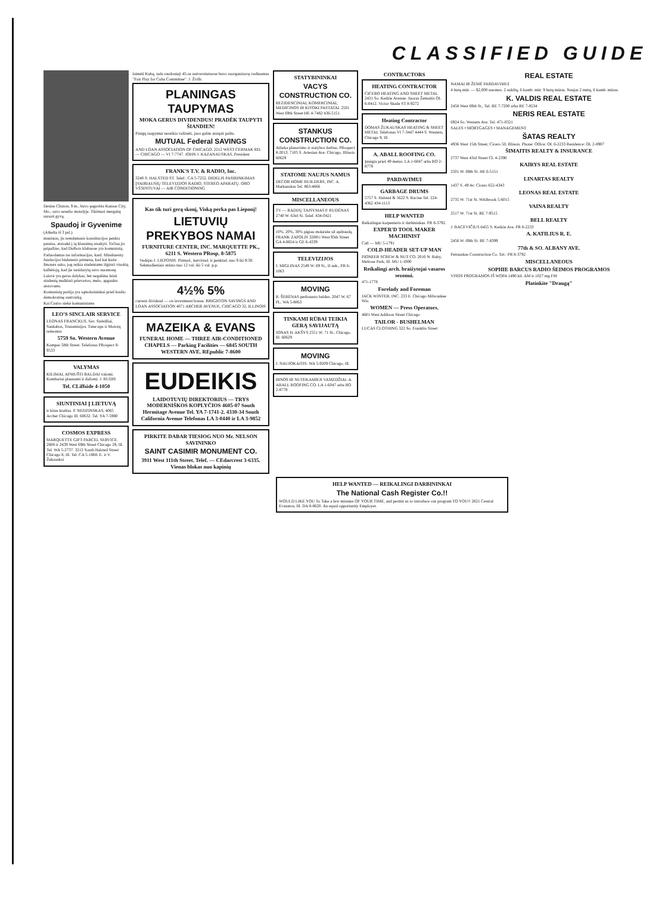CLASSIFIED GUIDE
Denise Clinton, 9 m., buvo pagrobta Kansas City, Mo., savo senelio motelyje. Tikimasi mergaitę surasti gyvą.
Spaudoj ir Gyvenime
(Atkelta iš 3 psl.)
munistas, jis remdamasis konstitucijos penkta pataisa, atsisakė į tą klausimą atsakyti. Tačiau jis pripažino, kad DuBois klubuose yra komunistų.
Paduodamas tas informacijas, kard. Mindszenty fundacijos biuletenis primena, kad kai kurie žmonės sako, jog reikia studentams išgirsti visokių kalbėtojų, kad jie susidarytų savo nuomonę.
Laisvė yra geras dalykas, bet negalima leisti studentų mulkinti prievartos, melo, apgaulės atstovams.
Komunistų partija yra sąmoksininkai prieš krašto demokratinę santvarką.
Kai Castro siekė komunistams
LEO'S SINCLAIR SERVICE
LEONAS FRANCKUS, Sav. Stabdžiai, Sankabos, Transmisijos. Tune-ups ir Motorų remontas
5759 So. Western Avenue
Kampas 58th Street. Telefonas PRospect 8-9533
VALYMAS
KILIMAI, APMUŠTI BALDAI valomi. Kambariai plaunami ir dažomi. J. RUDIS
Tel. CLiffside 4-1050
SIUNTINIAI Į LIETUVĄ
ir kitus kraštus. P. NEDZINSKAS, 4065 Archer Chicago Ill. 60632. Tel. YA 7-5980
COSMOS EXPRESS
MARQUETTE GIFT PARCEL SERVICE. 2608 ir 2439 West 69th Street Chicago 29, Ill. Tel. WA 5-2737. 3212 South Halsted Street Chicago 8, Ill. Tel. CA 5-1868. E. ir V. Žukauskai
laimėti Kubą, tada raudonieji 45-se universitetuose buvo suorganizavę vadinamus "Fair Play for Cuba Committee". J. Žvilb.
PLANINGAS TAUPYMAS
MOKA GERUS DIVIDENDUS! PRADĖK TAUPYTI ŠIANDIEN!
Pinigų taupymui nereikia važinėti, juos galite atsiųsti paštu.
MUTUAL Federal SAVINGS
AND LOAN ASSOCIATION OF CHICAGO. 2212 WEST CERMAK RD. — CHICAGO — VI 7-7747. JOHN J. KAZANAUSKAS, President
FRANK'S T.V. & RADIO, Inc.
3240 S. HALSTED ST. Telef.: CA 5-7252. DIDELIS PASIRINKIMAS ĮVAIRIAUSIŲ TELEVIZIJOS RADIO, STEREO APARATŲ. ORO VĖSINTUVAI — AIR CONDITIONING
Kas tik turi gerą skonį, Viską perka pas Lieponį!
LIETUVIŲ PREKYBOS NAMAI
FURNITURE CENTER, INC. MARQUETTE PK., 6211 S. Western PRosp. 8-5875
Vedėjas J. LIEPONIS. Pirmad., ketvirtad. ir penktad. nuo 9 iki 9:30. Sekmadieniais atdara nuo 12 val. iki 5 val. p.p.
4½% 5%
current dividend — on investment bonus. BRIGHTON SAVINGS AND LOAN ASSOCIATION 4071 ARCHER AVENUE, CHICAGO 32, ILLINOIS
MAZEIKA & EVANS
FUNERAL HOME — THREE AIR-CONDITIONED CHAPELS — Parking Facilities — 6845 SOUTH WESTERN AVE. REpublic 7-8600
EUDEIKIS
LAIDOTUVIŲ DIREKTORIUS — TRYS MODERNIŠKOS KOPLYČIOS 4605-07 South Hermitage Avenue Tel. YA 7-1741-2. 4330-34 South California Avenue Telefonas LA 3-0440 ir LA 3-9852
PIRKITE DABAR TIESIOG NUO Mr. NELSON SAVININKO
SAINT CASIMIR MONUMENT CO.
3911 West 111th Street. Telef. — CEdarcrest 3-6335. Vienas blokas nuo kapinių
STATYBININKAI
VACYS CONSTRUCTION CO.
REZIDENCINIAI, KOMERCINIAI, MEDICINOS IR KITOKI PASTATAI. 2501 West 69th Street HE 4-7482 436-5151
STANKUS CONSTRUCTION CO.
Atlieka planavimo ir statybos darbus. PRospect 8-2013. 7105 S. Artesian Ave. Chicago, Illinois 60629
STATOME NAUJUS NAMUS
DECOR HOME BUILDERS, INC. A. Markauskas Tel. 863-4666
MISCELLANEOUS
TV — RADIJŲ TAISYMAS P. RUDĖNAS 2740 W. 63rd St. Telef. 434-0421
10%, 20%, 30% pigiau mokėsite už apdraudą. FRANK ZAPOLIS 3208½ West 95th Street GA 4-8654 ir GE 6-4339
TELEVIZIJOS
J. MIGLINAS 2549 W. 69 St., II auk., PR 6-1063
MOVING
R. ŠERĖNAS perkrausto baldus. 2047 W. 67 PL. WA 5-8063
TINKAMI RŪBAI TEIKIA GERĄ SAVIJAUTĄ
JONAS H. AKŠYS 2551 W. 71 St., Chicago, Ill. 60629
MOVING
J. NAUJOKAITIS. WA 5-9209 Chicago, Ill.
BINOS IR NUTEKAMIEJI VAMZDŽIAI. A. ABALL ROOFING CO. LA 1-6047 arba RO 2-8778
CONTRACTORS
HEATING CONTRACTOR
CICERO HEATING AND SHEET METAL 2431 So. Kedzie Avenue. Juozas Žemaitis OL 6-0412. Victor Skade ST 8-9272
Heating Contractor
DOMAS ŽUKAUSKAS HEATING & SHEET METAL Telefonas VI 7-3447 4444 S. Western, Chicago 9, Ill.
A. ABALL ROOFING CO.
Įsteigta prieš 49 metus. LA 1-6047 arba RO 2-8778
PARDAVIMUI
GARBAGE DRUMS
5757 S. Halsted & 5622 S. Racine Tel. 224-4362 434-1113
HELP WANTED
Reikalingas karpenteris ir darbininkas. PR 8-3792.
EXPER'D TOOL MAKER MACHINIST
Call — MU 5-1791
COLD-HEADER SET-UP MAN
PIONEER SCREW & NUT CO. 2010 N. Ruby, Melrose Park, Ill. MU 1-1000
Reikalingi arch. braižytojai vasaros sezonui.
471-1778
Forelady and Foreman
JACK WINTER, INC. 233 E. Chicago Milwaukee Wis.
WOMEN — Press Operators.
4601 West Addison Street Chicago
TAILOR - BUSHELMAN
LUCAS CLOTHING 322 So. Franklin Street
REAL ESTATE
NAMAI IR ŽEMĖ PARDAVIMUI
4 butų mūr. — $2,000 nuomos. 2 aukštų, 6 kamb. mūr. 9 butų mūras. Naujas 2 mėtų, 6 kamb. mūras.
K. VALDIS REAL ESTATE
2458 West 69th St., Tel. RE 7-7200 arba RE 7-8534
NERIS REAL ESTATE
6924 So. Western Ave. Tel. 471-0321
SALES • MORTGAGES • MANAGEMENT
ŠATAS REALTY
4936 West 15th Street, Cicero 50, Illinois. Phone: Office: OL 6-2233 Residence: OL 2-8907
ŠIMAITIS REALTY & INSURANCE
2737 West 43rd Street CL 4-2390
KAIRYS REAL ESTATE
2501 W. 69th St. HE 6-5151
LINARTAS REALTY
1437 S. 49 Av. Cicero 652-4343
LEONAS REAL ESTATE
2735 W. 71st St. WAlbrook 5-6015
VAINA REALTY
2517 W. 71st St. RE 7-9515
BELL REALTY
J. BACEVIČIUS 6455 S. Kedzie Ave. PR 8-2233
A. KATILIUS R. E.
2456 W. 69th St. RE 7-8399
77th & SO. ALBANY AVE.
Petrauskas Construction Co. Tel.: PR 8-3792
MISCELLANEOUS
SOPHIE BARCUS RADIO ŠEIMOS PROGRAMOS
VISOS PROGRAMOS IŠ WOPA 1490 kil. AM ir 1027 mg FM
Platinkite "Draugą"
HELP WANTED — REIKALINGI DARBININKAI
The National Cash Register Co.!!
WOULD LIKE YOU To Take a few minutes OF YOUR TIME, and permit us to introduce our program TO YOU!! 2821 Central Evanston, Ill. DA 8-8620. An equal opportunity Employer.